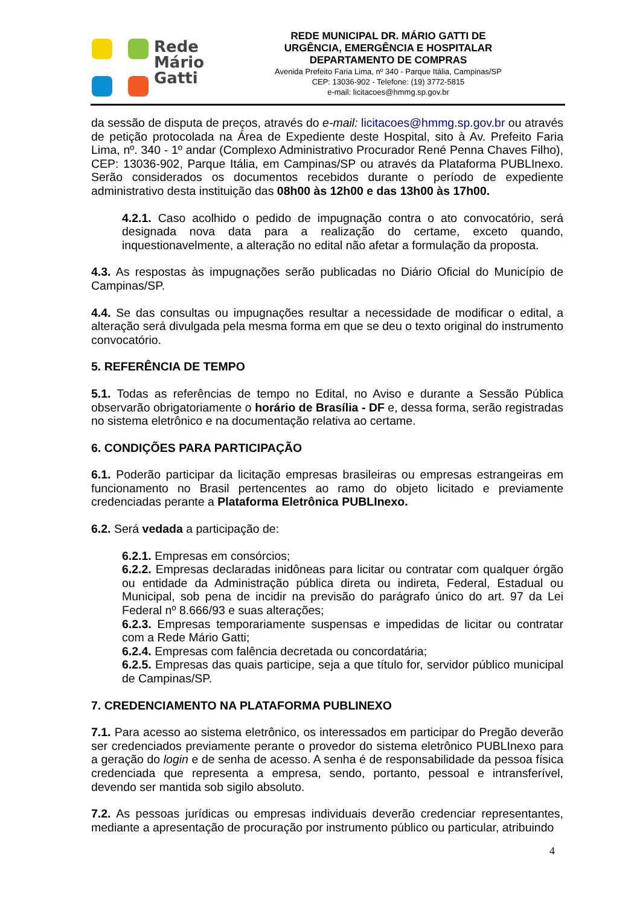Rede
Mário
Gatti
REDE MUNICIPAL DR. MÁRIO GATTI DE
URGÊNCIA, EMERGÊNCIA E HOSPITALAR
DEPARTAMENTO DE COMPRAS
Avenida Prefeito Faria Lima, nº 340 - Parque Itália, Campinas/SP
CEP: 13036-902 - Telefone: (19) 3772-5815
e-mail: licitacoes@hmmg.sp.gov.br
da sessão de disputa de preços, através do e-mail: licitacoes@hmmg.sp.gov.br ou através de petição protocolada na Área de Expediente deste Hospital, sito à Av. Prefeito Faria Lima, nº. 340 - 1º andar (Complexo Administrativo Procurador René Penna Chaves Filho), CEP: 13036-902, Parque Itália, em Campinas/SP ou através da Plataforma PUBLInexo. Serão considerados os documentos recebidos durante o período de expediente administrativo desta instituição das 08h00 às 12h00 e das 13h00 às 17h00.
4.2.1. Caso acolhido o pedido de impugnação contra o ato convocatório, será designada nova data para a realização do certame, exceto quando, inquestionavelmente, a alteração no edital não afetar a formulação da proposta.
4.3. As respostas às impugnações serão publicadas no Diário Oficial do Município de Campinas/SP.
4.4. Se das consultas ou impugnações resultar a necessidade de modificar o edital, a alteração será divulgada pela mesma forma em que se deu o texto original do instrumento convocatório.
5. REFERÊNCIA DE TEMPO
5.1. Todas as referências de tempo no Edital, no Aviso e durante a Sessão Pública observarão obrigatoriamente o horário de Brasília - DF e, dessa forma, serão registradas no sistema eletrônico e na documentação relativa ao certame.
6. CONDIÇÕES PARA PARTICIPAÇÃO
6.1. Poderão participar da licitação empresas brasileiras ou empresas estrangeiras em funcionamento no Brasil pertencentes ao ramo do objeto licitado e previamente credenciadas perante a Plataforma Eletrônica PUBLInexo.
6.2. Será vedada a participação de:
6.2.1. Empresas em consórcios;
6.2.2. Empresas declaradas inidôneas para licitar ou contratar com qualquer órgão ou entidade da Administração pública direta ou indireta, Federal, Estadual ou Municipal, sob pena de incidir na previsão do parágrafo único do art. 97 da Lei Federal nº 8.666/93 e suas alterações;
6.2.3. Empresas temporariamente suspensas e impedidas de licitar ou contratar com a Rede Mário Gatti;
6.2.4. Empresas com falência decretada ou concordatária;
6.2.5. Empresas das quais participe, seja a que título for, servidor público municipal de Campinas/SP.
7. CREDENCIAMENTO NA PLATAFORMA PUBLINEXO
7.1. Para acesso ao sistema eletrônico, os interessados em participar do Pregão deverão ser credenciados previamente perante o provedor do sistema eletrônico PUBLInexo para a geração do login e de senha de acesso. A senha é de responsabilidade da pessoa física credenciada que representa a empresa, sendo, portanto, pessoal e intransferível, devendo ser mantida sob sigilo absoluto.
7.2. As pessoas jurídicas ou empresas individuais deverão credenciar representantes, mediante a apresentação de procuração por instrumento público ou particular, atribuindo
4